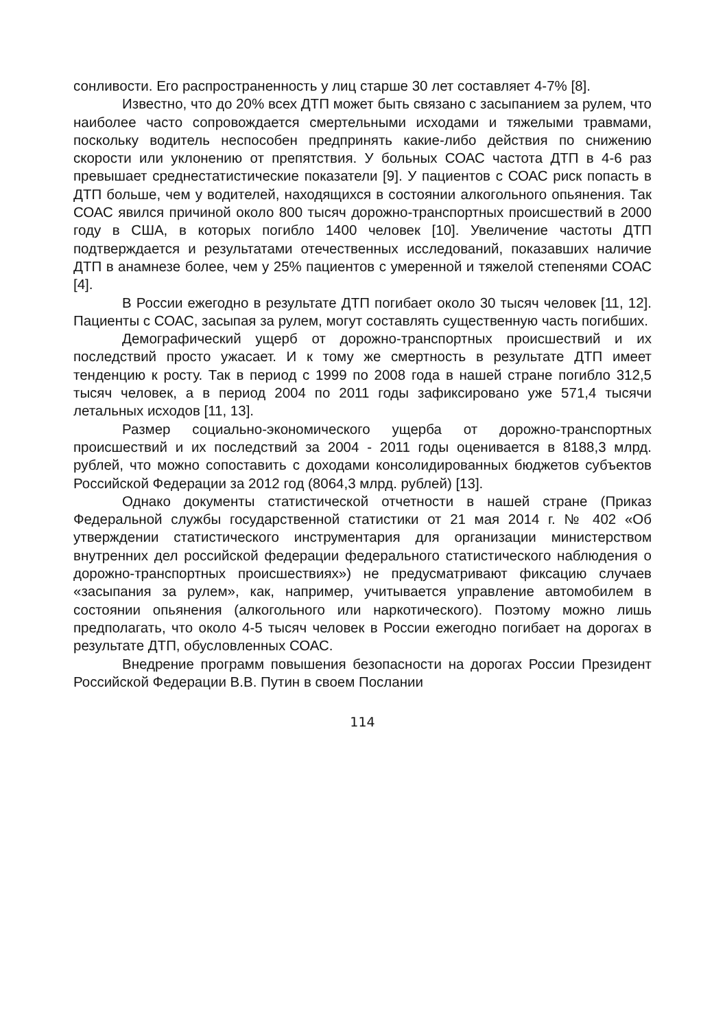сонливости. Его распространенность у лиц старше 30 лет составляет 4-7% [8].
Известно, что до 20% всех ДТП может быть связано с засыпанием за рулем, что наиболее часто сопровождается смертельными исходами и тяжелыми травмами, поскольку водитель неспособен предпринять какие-либо действия по снижению скорости или уклонению от препятствия. У больных СОАС частота ДТП в 4-6 раз превышает среднестатистические показатели [9]. У пациентов с СОАС риск попасть в ДТП больше, чем у водителей, находящихся в состоянии алкогольного опьянения. Так СОАС явился причиной около 800 тысяч дорожно-транспортных происшествий в 2000 году в США, в которых погибло 1400 человек [10]. Увеличение частоты ДТП подтверждается и результатами отечественных исследований, показавших наличие ДТП в анамнезе более, чем у 25% пациентов с умеренной и тяжелой степенями СОАС [4].
В России ежегодно в результате ДТП погибает около 30 тысяч человек [11, 12]. Пациенты с СОАС, засыпая за рулем, могут составлять существенную часть погибших.
Демографический ущерб от дорожно-транспортных происшествий и их последствий просто ужасает. И к тому же смертность в результате ДТП имеет тенденцию к росту. Так в период с 1999 по 2008 года в нашей стране погибло 312,5 тысяч человек, а в период 2004 по 2011 годы зафиксировано уже 571,4 тысячи летальных исходов [11, 13].
Размер социально-экономического ущерба от дорожно-транспортных происшествий и их последствий за 2004 - 2011 годы оценивается в 8188,3 млрд. рублей, что можно сопоставить с доходами консолидированных бюджетов субъектов Российской Федерации за 2012 год (8064,3 млрд. рублей) [13].
Однако документы статистической отчетности в нашей стране (Приказ Федеральной службы государственной статистики от 21 мая 2014 г. № 402 «Об утверждении статистического инструментария для организации министерством внутренних дел российской федерации федерального статистического наблюдения о дорожно-транспортных происшествиях») не предусматривают фиксацию случаев «засыпания за рулем», как, например, учитывается управление автомобилем в состоянии опьянения (алкогольного или наркотического). Поэтому можно лишь предполагать, что около 4-5 тысяч человек в России ежегодно погибает на дорогах в результате ДТП, обусловленных СОАС.
Внедрение программ повышения безопасности на дорогах России Президент Российской Федерации В.В. Путин в своем Послании
114